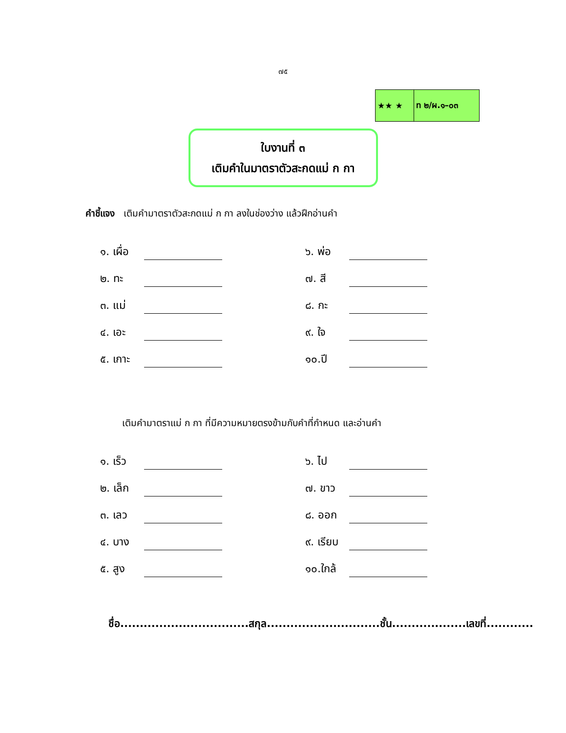๗๕
| ★★ ★ | ท ๒/ผ.๑–๐๓ |
ใบงานที่ ๓
เติมคำในมาตราตัวสะกดแม่ ก กา
คำชี้แจง เติมคำมาตราตัวสะกดแม่ ก กา ลงในช่องว่าง แล้วฝึกอ่านคำ
| ๑. เผื่อ | | | ๖. พ่อ | |
| ๒. ทะ | | | ๗. สี | |
| ๓. แม่ | | | ๘. กะ | |
| ๔. เอะ | | | ๙. ใจ | |
| ๕. เกาะ | | | ๑๐.ปี | |
เติมคำมาตราแม่ ก กา ที่มีความหมายตรงข้ามกับคำที่กำหนด และอ่านคำ
| ๑. เร็ว | | | ๖. ไป | |
| ๒. เล็ก | | | ๗. ขาว | |
| ๓. เลว | | | ๘. ออก | |
| ๔. บาง | | | ๙. เรียบ | |
| ๕. สูง | | | ๑๐.ใกล้ | |
ชื่อ.................................สกุล.............................ชั้น...................เลขที่............